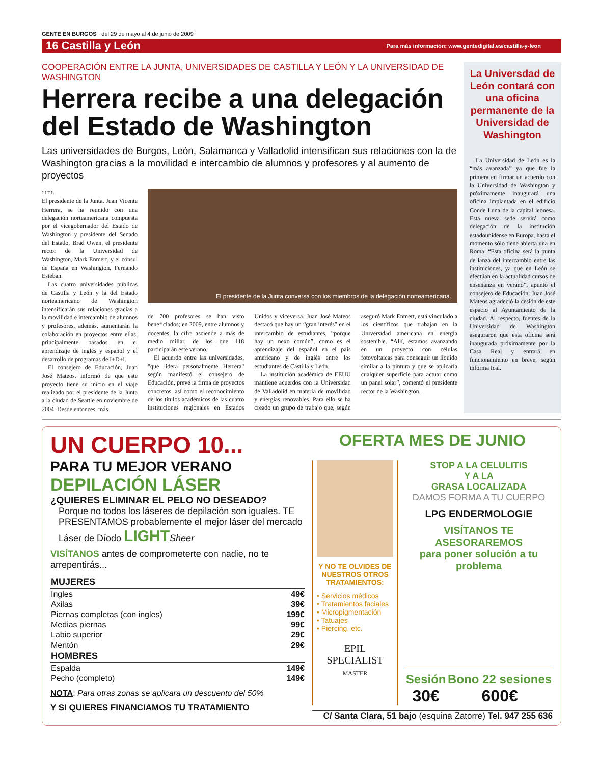GENTE EN BURGOS · del 29 de mayo al 4 de junio de 2009
16 Castilla y León Para más información: www.gentedigital.es/castilla-y-leon
COOPERACIÓN ENTRE LA JUNTA, UNIVERSIDADES DE CASTILLA Y LEÓN Y LA UNIVERSIDAD DE WASHINGTON
Herrera recibe a una delegación del Estado de Washington
Las universidades de Burgos, León, Salamanca y Valladolid intensifican sus relaciones con la de Washington gracias a la movilidad e intercambio de alumnos y profesores y al aumento de proyectos
J.J.T.L.
El presidente de la Junta, Juan Vicente Herrera, se ha reunido con una delegación norteamericana compuesta por el vicegobernador del Estado de Washington y presidente del Senado del Estado, Brad Owen, el presidente rector de la Universidad de Washington, Mark Enmert, y el cónsul de España en Washington, Fernando Esteban.
Las cuatro universidades públicas de Castilla y León y la del Estado norteamericano de Washington intensificarán sus relaciones gracias a la movilidad e intercambio de alumnos y profesores, además, aumentarán la colaboración en proyectos entre ellas, principalmente basados en el aprendizaje de inglés y español y el desarrollo de programas de I+D+i.
El consejero de Educación, Juan José Mateos, informó de que este proyecto tiene su inicio en el viaje realizado por el presidente de la Junta a la ciudad de Seattle en noviembre de 2004. Desde entonces, más
El presidente de la Junta conversa con los miembros de la delegación norteamericana.
de 700 profesores se han visto beneficiados; en 2009, entre alumnos y docentes, la cifra asciende a más de medio millar, de los que 118 participarán este verano.
El acuerdo entre las universidades, "que lidera personalmente Herrera" según manifestó el consejero de Educación, prevé la firma de proyectos concretos, así como el reconocimiento de los títulos académicos de las cuatro instituciones regionales en Estados Unidos y viceversa. Juan José Mateos destacó que hay un “gran interés” en el intercambio de estudiantes, “porque hay un nexo común”, como es el aprendizaje del español en el país americano y de inglés entre los estudiantes de Castilla y León.
La institución académica de EEUU mantiene acuerdos con la Universidad de Valladolid en materia de movilidad y energías renovables. Para ello se ha creado un grupo de trabajo que, según aseguró Mark Enmert, está vinculado a los científicos que trabajan en la Universidad americana en energía sostenible. “Allí, estamos avanzando en un proyecto con células fotovoltaicas para conseguir un líquido similar a la pintura y que se aplicaría cualquier superficie para actuar como un panel solar”, comentó el presidente rector de la Washington.
La Universdad de León contará con una oficina permanente de la Universidad de Washington
La Universidad de León es la “más avanzada” ya que fue la primera en firmar un acuerdo con la Universidad de Washington y próximamente inaugurará una oficina implantada en el edificio Conde Luna de la capital leonesa. Esta nueva sede servirá como delegación de la institución estadounidense en Europa, hasta el momento sólo tiene abierta una en Roma. “Esta oficina será la punta de lanza del intercambio entre las instituciones, ya que en León se efectúan en la actualidad cursos de enseñanza en verano”, apuntó el consejero de Educación. Juan José Mateos agradeció la cesión de este espacio al Ayuntamiento de la ciudad. Al respecto, fuentes de la Universidad de Washington aseguraron que esta oficina será inaugurada próximamente por la Casa Real y entrará en funcionamiento en breve, según informa Ical.
UN CUERPO 10...
PARA TU MEJOR VERANO
DEPILACIÓN LÁSER
¿QUIERES ELIMINAR EL PELO NO DESEADO?
Porque no todos los láseres de depilación son iguales. TE PRESENTAMOS probablemente el mejor láser del mercado Láser de Díodo LIGHT Sheer
VISÍTANOS antes de comprometerte con nadie, no te arrepentirás...
| MUJERES | |
| --- | --- |
| Ingles | 49€ |
| Axilas | 39€ |
| Piernas completas (con ingles) | 199€ |
| Medias piernas | 99€ |
| Labio superior | 29€ |
| Mentón | 29€ |
| HOMBRES | |
| Espalda | 149€ |
| Pecho (completo) | 149€ |
NOTA: Para otras zonas se aplicara un descuento del 50%
Y SI QUIERES FINANCIAMOS TU TRATAMIENTO
OFERTA MES DE JUNIO
Y NO TE OLVIDES DE NUESTROS OTROS TRATAMIENTOS:
• Servicios médicos
• Tratamientos faciales
• Micropigmentación
• Tatuajes
• Piercing, etc.
EPIL SPECIALIST
MASTER
STOP A LA CELULITIS
Y A LA
GRASA LOCALIZADA
DAMOS FORMA A TU CUERPO
LPG ENDERMOLOGIE
VISÍTANOS TE ASESORAREMOS
para poner solución a tu problema
Sesión
30€
Bono 22 sesiones
600€
C/ Santa Clara, 51 bajo (esquina Zatorre) Tel. 947 255 636